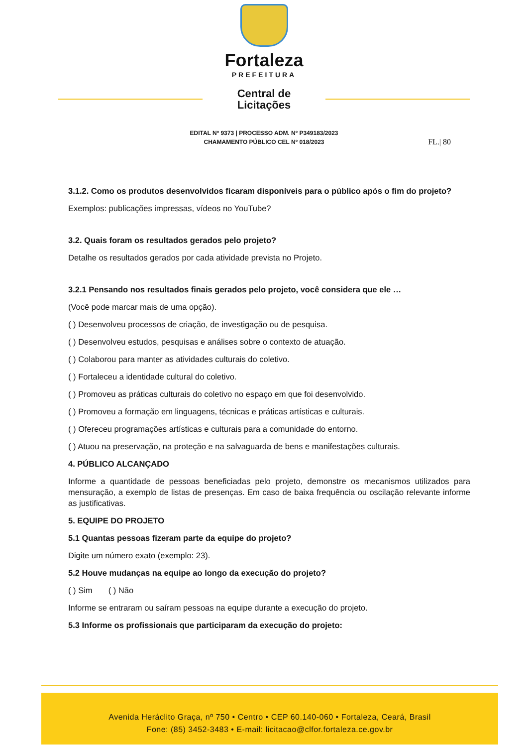Fortaleza
PREFEITURA
Central de
Licitações
EDITAL Nº 9373 | PROCESSO ADM. Nº P349183/2023
CHAMAMENTO PÚBLICO CEL Nº 018/2023
FL.| 80
3.1.2. Como os produtos desenvolvidos ficaram disponíveis para o público após o fim do projeto?
Exemplos: publicações impressas, vídeos no YouTube?
3.2. Quais foram os resultados gerados pelo projeto?
Detalhe os resultados gerados por cada atividade prevista no Projeto.
3.2.1 Pensando nos resultados finais gerados pelo projeto, você considera que ele …
(Você pode marcar mais de uma opção).
( ) Desenvolveu processos de criação, de investigação ou de pesquisa.
( ) Desenvolveu estudos, pesquisas e análises sobre o contexto de atuação.
( ) Colaborou para manter as atividades culturais do coletivo.
( ) Fortaleceu a identidade cultural do coletivo.
( ) Promoveu as práticas culturais do coletivo no espaço em que foi desenvolvido.
( ) Promoveu a formação em linguagens, técnicas e práticas artísticas e culturais.
( ) Ofereceu programações artísticas e culturais para a comunidade do entorno.
( ) Atuou na preservação, na proteção e na salvaguarda de bens e manifestações culturais.
4. PÚBLICO ALCANÇADO
Informe a quantidade de pessoas beneficiadas pelo projeto, demonstre os mecanismos utilizados para mensuração, a exemplo de listas de presenças. Em caso de baixa frequência ou oscilação relevante informe as justificativas.
5. EQUIPE DO PROJETO
5.1 Quantas pessoas fizeram parte da equipe do projeto?
Digite um número exato (exemplo: 23).
5.2 Houve mudanças na equipe ao longo da execução do projeto?
( ) Sim ( ) Não
Informe se entraram ou saíram pessoas na equipe durante a execução do projeto.
5.3 Informe os profissionais que participaram da execução do projeto:
Avenida Heráclito Graça, nº 750 • Centro • CEP 60.140-060 • Fortaleza, Ceará, Brasil
Fone: (85) 3452-3483 • E-mail: licitacao@clfor.fortaleza.ce.gov.br